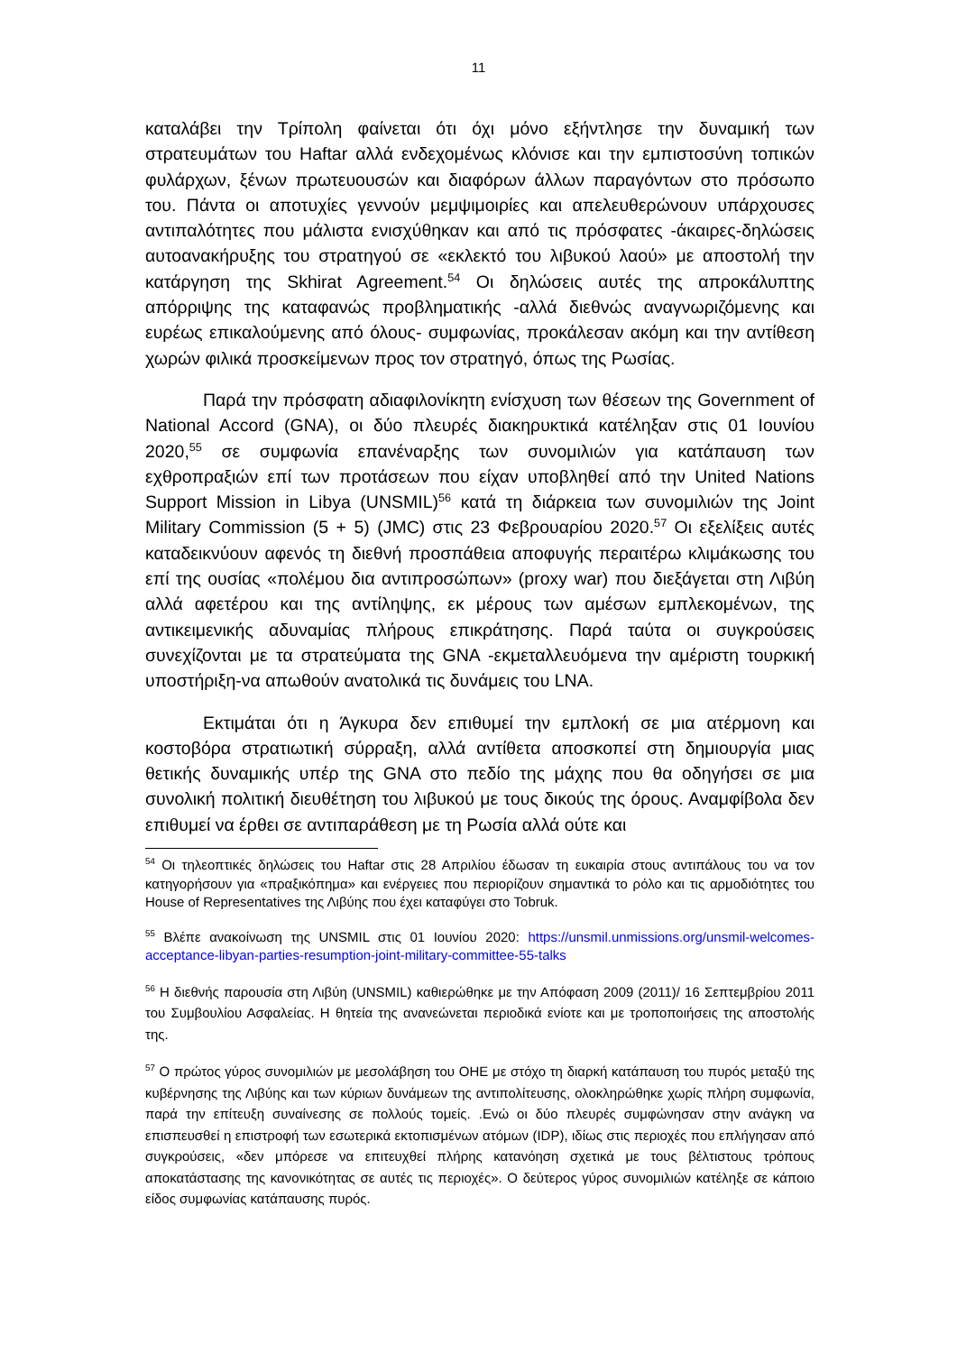11
καταλάβει την Τρίπολη φαίνεται ότι όχι μόνο εξήντλησε την δυναμική των στρατευμάτων του Haftar αλλά ενδεχομένως κλόνισε και την εμπιστοσύνη τοπικών φυλάρχων, ξένων πρωτευουσών και διαφόρων άλλων παραγόντων στο πρόσωπο του. Πάντα οι αποτυχίες γεννούν μεμψιμοιρίες και απελευθερώνουν υπάρχουσες αντιπαλότητες που μάλιστα ενισχύθηκαν και από τις πρόσφατες -άκαιρες-δηλώσεις αυτοανακήρυξης του στρατηγού σε «εκλεκτό του λιβυκού λαού» με αποστολή την κατάργηση της Skhirat Agreement.<sup>54</sup> Οι δηλώσεις αυτές της απροκάλυπτης απόρριψης της καταφανώς προβληματικής -αλλά διεθνώς αναγνωριζόμενης και ευρέως επικαλούμενης από όλους- συμφωνίας, προκάλεσαν ακόμη και την αντίθεση χωρών φιλικά προσκείμενων προς τον στρατηγό, όπως της Ρωσίας.
Παρά την πρόσφατη αδιαφιλονίκητη ενίσχυση των θέσεων της Government of National Accord (GNA), οι δύο πλευρές διακηρυκτικά κατέληξαν στις 01 Ιουνίου 2020,<sup>55</sup> σε συμφωνία επανέναρξης των συνομιλιών για κατάπαυση των εχθροπραξιών επί των προτάσεων που είχαν υποβληθεί από την United Nations Support Mission in Libya (UNSMIL)<sup>56</sup> κατά τη διάρκεια των συνομιλιών της Joint Military Commission (5 + 5) (JMC) στις 23 Φεβρουαρίου 2020.<sup>57</sup> Οι εξελίξεις αυτές καταδεικνύουν αφενός τη διεθνή προσπάθεια αποφυγής περαιτέρω κλιμάκωσης του επί της ουσίας «πολέμου δια αντιπροσώπων» (proxy war) που διεξάγεται στη Λιβύη αλλά αφετέρου και της αντίληψης, εκ μέρους των αμέσων εμπλεκομένων, της αντικειμενικής αδυναμίας πλήρους επικράτησης. Παρά ταύτα οι συγκρούσεις συνεχίζονται με τα στρατεύματα της GNA -εκμεταλλευόμενα την αμέριστη τουρκική υποστήριξη-να απωθούν ανατολικά τις δυνάμεις του LNA.
Εκτιμάται ότι η Άγκυρα δεν επιθυμεί την εμπλοκή σε μια ατέρμονη και κοστοβόρα στρατιωτική σύρραξη, αλλά αντίθετα αποσκοπεί στη δημιουργία μιας θετικής δυναμικής υπέρ της GNA στο πεδίο της μάχης που θα οδηγήσει σε μια συνολική πολιτική διευθέτηση του λιβυκού με τους δικούς της όρους. Αναμφίβολα δεν επιθυμεί να έρθει σε αντιπαράθεση με τη Ρωσία αλλά ούτε και
<sup>54</sup> Οι τηλεοπτικές δηλώσεις του Haftar στις 28 Απριλίου έδωσαν τη ευκαιρία στους αντιπάλους του να τον κατηγορήσουν για «πραξικόπημα» και ενέργειες που περιορίζουν σημαντικά το ρόλο και τις αρμοδιότητες του House of Representatives της Λιβύης που έχει καταφύγει στο Tobruk.
<sup>55</sup> Βλέπε ανακοίνωση της UNSMIL στις 01 Ιουνίου 2020: https://unsmil.unmissions.org/unsmil-welcomes-acceptance-libyan-parties-resumption-joint-military-committee-55-talks
<sup>56</sup> Η διεθνής παρουσία στη Λιβύη (UNSMIL) καθιερώθηκε με την Απόφαση 2009 (2011)/ 16 Σεπτεμβρίου 2011 του Συμβουλίου Ασφαλείας. Η θητεία της ανανεώνεται περιοδικά ενίοτε και με τροποποιήσεις της αποστολής της.
<sup>57</sup> Ο πρώτος γύρος συνομιλιών με μεσολάβηση του ΟΗΕ με στόχο τη διαρκή κατάπαυση του πυρός μεταξύ της κυβέρνησης της Λιβύης και των κύριων δυνάμεων της αντιπολίτευσης, ολοκληρώθηκε χωρίς πλήρη συμφωνία, παρά την επίτευξη συναίνεσης σε πολλούς τομείς. .Ενώ οι δύο πλευρές συμφώνησαν στην ανάγκη να επισπευσθεί η επιστροφή των εσωτερικά εκτοπισμένων ατόμων (IDP), ιδίως στις περιοχές που επλήγησαν από συγκρούσεις, «δεν μπόρεσε να επιτευχθεί πλήρης κατανόηση σχετικά με τους βέλτιστους τρόπους αποκατάστασης της κανονικότητας σε αυτές τις περιοχές». Ο δεύτερος γύρος συνομιλιών κατέληξε σε κάποιο είδος συμφωνίας κατάπαυσης πυρός.